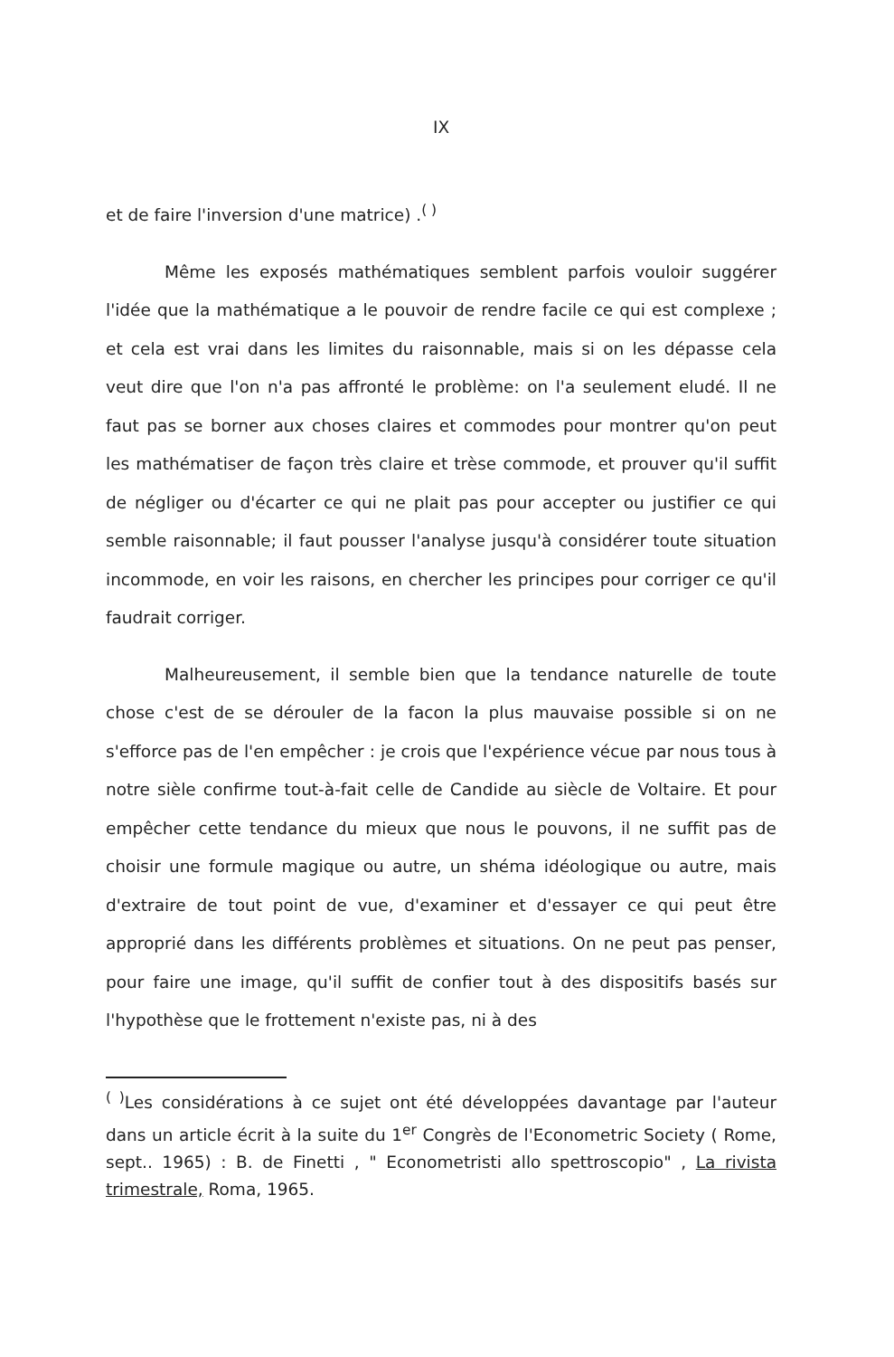IX
et de faire l'inversion d'une matrice) .<sup>( )</sup>
Même les exposés mathématiques semblent parfois vouloir suggé­rer l'idée que la mathématique a le pouvoir de rendre facile ce qui est complexe ; et cela est vrai dans les limites du raisonnable, mais si on les dépasse cela veut dire que l'on n'a pas affronté le problème: on l'a seulement eludé. Il ne faut pas se borner aux choses claires et commodes pour montrer qu'on peut les mathématiser de façon très claire et trèse commode, et prouver qu'il suffit de négliger ou d'écarter ce qui ne plait pas pour accepter ou justifier ce qui semble raisonnable; il faut pousser l'analyse jusqu'à considérer toute situa­tion incommode, en voir les raisons, en chercher les principes pour corriger ce qu'il faudrait corriger.
Malheureusement, il semble bien que la tendance naturelle de toute chose c'est de se dérouler de la facon la plus mauvaise possi­ble si on ne s'efforce pas de l'en empêcher : je crois que l'expérien­ce vécue par nous tous à notre sièle confirme tout-à-fait celle de Candide au siècle de Voltaire. Et pour empêcher cette tendance du mieux que nous le pouvons, il ne suffit pas de choisir une for­mule magique ou autre, un shéma idéologique ou autre, mais d'ex­traire de tout point de vue, d'examiner et d'essayer ce qui peut être approprié dans les différents problèmes et situations. On ne peut pas penser, pour faire une image, qu'il suffit de confier tout à des dispo­sitifs basés sur l'hypothèse que le frottement n'existe pas, ni à des
<sup>( )</sup>Les considérations à ce sujet ont été développées davantage par l'auteur dans un article écrit à la suite du 1<sup>er</sup> Congrès de l'Econometric Socie­ty ( Rome, sept.. 1965) : B. de Finetti , " Econometristi allo spettro­scopio" , La rivista trimestrale, Roma, 1965.